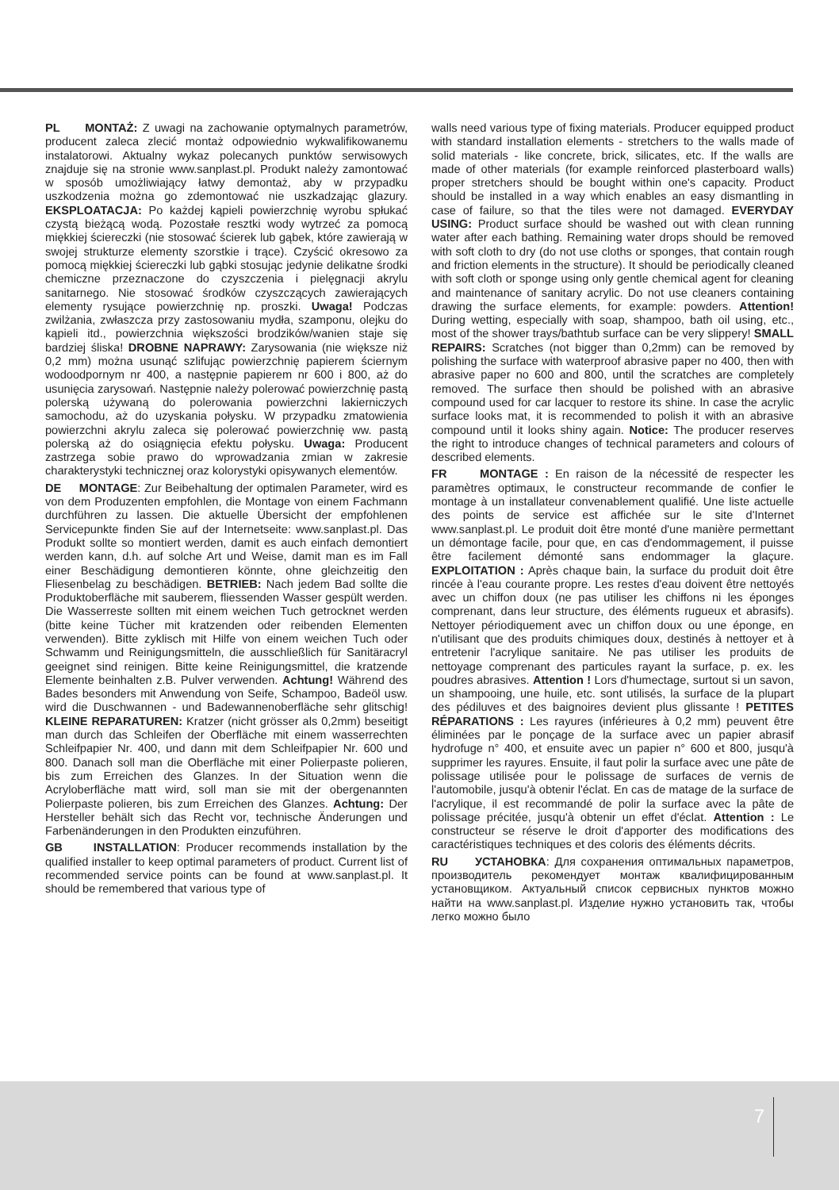PL MONTAŻ: Z uwagi na zachowanie optymalnych parametrów, producent zaleca zlecić montaż odpowiednio wykwalifikowanemu instalatorowi. Aktualny wykaz polecanych punktów serwisowych znajduje się na stronie www.sanplast.pl. Produkt należy zamontować w sposób umożliwiający łatwy demontaż, aby w przypadku uszkodzenia można go zdemontować nie uszkadzając glazury. EKSPLOATACJA: Po każdej kąpieli powierzchnię wyrobu spłukać czystą bieżącą wodą. Pozostałe resztki wody wytrzeć za pomocą miękkiej ściereczki (nie stosować ścierek lub gąbek, które zawierają w swojej strukturze elementy szorstkie i trące). Czyścić okresowo za pomocą miękkiej ściereczki lub gąbki stosując jedynie delikatne środki chemiczne przeznaczone do czyszczenia i pielęgnacji akrylu sanitarnego. Nie stosować środków czyszczących zawierających elementy rysujące powierzchnię np. proszki. Uwaga! Podczas zwilżania, zwłaszcza przy zastosowaniu mydła, szamponu, olejku do kąpieli itd., powierzchnia większości brodzików/wanien staje się bardziej śliska! DROBNE NAPRAWY: Zarysowania (nie większe niż 0,2 mm) można usunąć szlifując powierzchnię papierem ściernym wodoodpornym nr 400, a następnie papierem nr 600 i 800, aż do usunięcia zarysowań. Następnie należy polerować powierzchnię pastą polerską używaną do polerowania powierzchni lakierniczych samochodu, aż do uzyskania połysku. W przypadku zmatowienia powierzchni akrylu zaleca się polerować powierzchnię ww. pastą polerską aż do osiągnięcia efektu połysku. Uwaga: Producent zastrzega sobie prawo do wprowadzania zmian w zakresie charakterystyki technicznej oraz kolorystyki opisywanych elementów.
DE MONTAGE: Zur Beibehaltung der optimalen Parameter, wird es von dem Produzenten empfohlen, die Montage von einem Fachmann durchführen zu lassen. Die aktuelle Übersicht der empfohlenen Servicepunkte finden Sie auf der Internetseite: www.sanplast.pl. Das Produkt sollte so montiert werden, damit es auch einfach demontiert werden kann, d.h. auf solche Art und Weise, damit man es im Fall einer Beschädigung demontieren könnte, ohne gleichzeitig den Fliesenbelag zu beschädigen. BETRIEB: Nach jedem Bad sollte die Produktoberfläche mit sauberem, fliessenden Wasser gespült werden. Die Wasserreste sollten mit einem weichen Tuch getrocknet werden (bitte keine Tücher mit kratzenden oder reibenden Elementen verwenden). Bitte zyklisch mit Hilfe von einem weichen Tuch oder Schwamm und Reinigungsmitteln, die ausschließlich für Sanitäracryl geeignet sind reinigen. Bitte keine Reinigungsmittel, die kratzende Elemente beinhalten z.B. Pulver verwenden. Achtung! Während des Bades besonders mit Anwendung von Seife, Schampoo, Badeöl usw. wird die Duschwannen - und Badewannenoberfläche sehr glitschig! KLEINE REPARATUREN: Kratzer (nicht grösser als 0,2mm) beseitigt man durch das Schleifen der Oberfläche mit einem wasserrechten Schleifpapier Nr. 400, und dann mit dem Schleifpapier Nr. 600 und 800. Danach soll man die Oberfläche mit einer Polierpaste polieren, bis zum Erreichen des Glanzes. In der Situation wenn die Acryloberfläche matt wird, soll man sie mit der obergenannten Polierpaste polieren, bis zum Erreichen des Glanzes. Achtung: Der Hersteller behält sich das Recht vor, technische Änderungen und Farbenänderungen in den Produkten einzuführen.
GB INSTALLATION: Producer recommends installation by the qualified installer to keep optimal parameters of product. Current list of recommended service points can be found at www.sanplast.pl. It should be remembered that various type of
walls need various type of fixing materials. Producer equipped product with standard installation elements - stretchers to the walls made of solid materials - like concrete, brick, silicates, etc. If the walls are made of other materials (for example reinforced plasterboard walls) proper stretchers should be bought within one's capacity. Product should be installed in a way which enables an easy dismantling in case of failure, so that the tiles were not damaged. EVERYDAY USING: Product surface should be washed out with clean running water after each bathing. Remaining water drops should be removed with soft cloth to dry (do not use cloths or sponges, that contain rough and friction elements in the structure). It should be periodically cleaned with soft cloth or sponge using only gentle chemical agent for cleaning and maintenance of sanitary acrylic. Do not use cleaners containing drawing the surface elements, for example: powders. Attention! During wetting, especially with soap, shampoo, bath oil using, etc., most of the shower trays/bathtub surface can be very slippery! SMALL REPAIRS: Scratches (not bigger than 0,2mm) can be removed by polishing the surface with waterproof abrasive paper no 400, then with abrasive paper no 600 and 800, until the scratches are completely removed. The surface then should be polished with an abrasive compound used for car lacquer to restore its shine. In case the acrylic surface looks mat, it is recommended to polish it with an abrasive compound until it looks shiny again. Notice: The producer reserves the right to introduce changes of technical parameters and colours of described elements.
FR MONTAGE : En raison de la nécessité de respecter les paramètres optimaux, le constructeur recommande de confier le montage à un installateur convenablement qualifié. Une liste actuelle des points de service est affichée sur le site d'Internet www.sanplast.pl. Le produit doit être monté d'une manière permettant un démontage facile, pour que, en cas d'endommagement, il puisse être facilement démonté sans endommager la glaçure. EXPLOITATION : Après chaque bain, la surface du produit doit être rincée à l'eau courante propre. Les restes d'eau doivent être nettoyés avec un chiffon doux (ne pas utiliser les chiffons ni les éponges comprenant, dans leur structure, des éléments rugueux et abrasifs). Nettoyer périodiquement avec un chiffon doux ou une éponge, en n'utilisant que des produits chimiques doux, destinés à nettoyer et à entretenir l'acrylique sanitaire. Ne pas utiliser les produits de nettoyage comprenant des particules rayant la surface, p. ex. les poudres abrasives. Attention ! Lors d'humectage, surtout si un savon, un shampooing, une huile, etc. sont utilisés, la surface de la plupart des pédiluves et des baignoires devient plus glissante ! PETITES RÉPARATIONS : Les rayures (inférieures à 0,2 mm) peuvent être éliminées par le ponçage de la surface avec un papier abrasif hydrofuge n° 400, et ensuite avec un papier n° 600 et 800, jusqu'à supprimer les rayures. Ensuite, il faut polir la surface avec une pâte de polissage utilisée pour le polissage de surfaces de vernis de l'automobile, jusqu'à obtenir l'éclat. En cas de matage de la surface de l'acrylique, il est recommandé de polir la surface avec la pâte de polissage précitée, jusqu'à obtenir un effet d'éclat. Attention : Le constructeur se réserve le droit d'apporter des modifications des caractéristiques techniques et des coloris des éléments décrits.
RU УСТАНОВКА: Для сохранения оптимальных параметров, производитель рекомендует монтаж квалифицированным установщиком. Актуальный список сервисных пунктов можно найти на www.sanplast.pl. Изделие нужно установить так, чтобы легко можно было
7